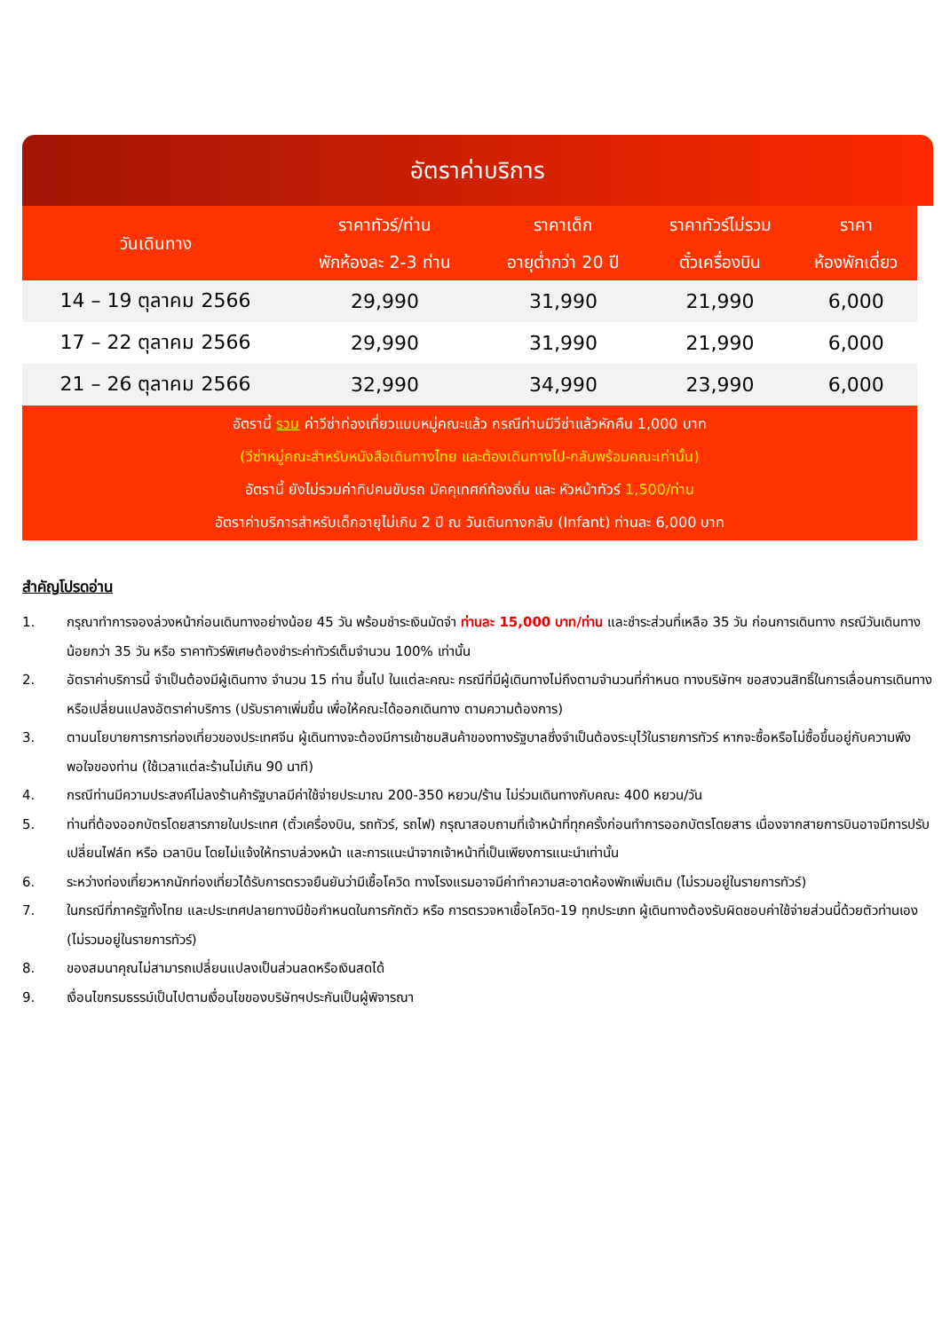อัตราค่าบริการ
| วันเดินทาง | ราคาทัวร์/ท่าน พักห้องละ 2-3 ท่าน | ราคาเด็ก อายุต่ำกว่า 20 ปี | ราคาทัวร์ไม่รวม ตั๋วเครื่องบิน | ราคา ห้องพักเดี่ยว |
| --- | --- | --- | --- | --- |
| 14 – 19 ตุลาคม 2566 | 29,990 | 31,990 | 21,990 | 6,000 |
| 17 – 22 ตุลาคม 2566 | 29,990 | 31,990 | 21,990 | 6,000 |
| 21 – 26 ตุลาคม 2566 | 32,990 | 34,990 | 23,990 | 6,000 |
อัตรานี้ รวม ค่าวีซ่าท่องเที่ยวแบบหมู่คณะแล้ว กรณีท่านมีวีซ่าแล้วหักคืน 1,000 บาท
(วีซ่าหมู่คณะสำหรับหนังสือเดินทางไทย และต้องเดินทางไป-กลับพร้อมคณะเท่านั้น)
อัตรานี้ ยังไม่รวมค่าทิปคนขับรถ มัคคุเทศก์ท้องถิ่น และ หัวหน้าทัวร์ 1,500/ท่าน
อัตราค่าบริการสำหรับเด็กอายุไม่เกิน 2 ปี ณ วันเดินทางกลับ (Infant) ท่านละ 6,000 บาท
สำคัญโปรดอ่าน
1. กรุณาทำการจองล่วงหน้าก่อนเดินทางอย่างน้อย 45 วัน พร้อมชำระเงินมัดจำ ท่านละ 15,000 บาท/ท่าน และชำระส่วนที่เหลือ 35 วัน ก่อนการเดินทาง กรณีวันเดินทางน้อยกว่า 35 วัน หรือ ราคาทัวร์พิเศษต้องชำระค่าทัวร์เต็มจำนวน 100% เท่านั้น
2. อัตราค่าบริการนี้ จำเป็นต้องมีผู้เดินทาง จำนวน 15 ท่าน ขึ้นไป ในแต่ละคณะ กรณีที่มีผู้เดินทางไม่ถึงตามจำนวนที่กำหนด ทางบริษัทฯ ขอสงวนสิทธิ์ในการเลื่อนการเดินทาง หรือเปลี่ยนแปลงอัตราค่าบริการ (ปรับราคาเพิ่มขึ้น เพื่อให้คณะได้ออกเดินทาง ตามความต้องการ)
3. ตามนโยบายการการท่องเที่ยวของประเทศจีน ผู้เดินทางจะต้องมีการเข้าชมสินค้าของทางรัฐบาลซึ่งจำเป็นต้องระบุไว้ในรายการทัวร์ หากจะซื้อหรือไม่ซื้อขึ้นอยู่กับความพึงพอใจของท่าน (ใช้เวลาแต่ละร้านไม่เกิน 90 นาที)
4. กรณีท่านมีความประสงค์ไม่ลงร้านค้ารัฐบาลมีค่าใช้จ่ายประมาณ 200-350 หยวน/ร้าน ไม่ร่วมเดินทางกับคณะ 400 หยวน/วัน
5. ท่านที่ต้องออกบัตรโดยสารภายในประเทศ (ตั๋วเครื่องบิน, รถทัวร์, รถไฟ) กรุณาสอบถามที่เจ้าหน้าที่ทุกครั้งก่อนทำการออกบัตรโดยสาร เนื่องจากสายการบินอาจมีการปรับเปลี่ยนไฟล์ท หรือ เวลาบิน โดยไม่แจ้งให้ทราบล่วงหน้า และการแนะนำจากเจ้าหน้าที่เป็นเพียงการแนะนำเท่านั้น
6. ระหว่างท่องเที่ยวหากนักท่องเที่ยวได้รับการตรวจยืนยันว่ามีเชื้อโควิด ทางโรงแรมอาจมีค่าทำความสะอาดห้องพักเพิ่มเติม (ไม่รวมอยู่ในรายการทัวร์)
7. ในกรณีที่ภาครัฐทั้งไทย และประเทศปลายทางมีข้อกำหนดในการกักตัว หรือ การตรวจหาเชื้อโควิด-19 ทุกประเภท ผู้เดินทางต้องรับผิดชอบค่าใช้จ่ายส่วนนี้ด้วยตัวท่านเอง (ไม่รวมอยู่ในรายการทัวร์)
8. ของสมนาคุณไม่สามารถเปลี่ยนแปลงเป็นส่วนลดหรือเงินสดได้
9. เงื่อนไขกรมธรรม์เป็นไปตามเงื่อนไขของบริษัทฯประกันเป็นผู้พิจารณา